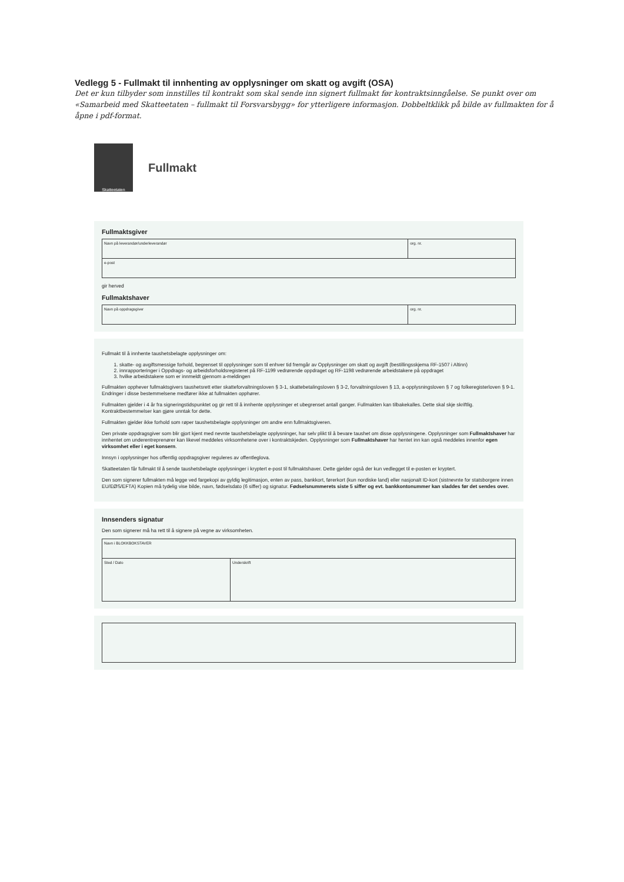Vedlegg 5 - Fullmakt til innhenting av opplysninger om skatt og avgift (OSA)
Det er kun tilbyder som innstilles til kontrakt som skal sende inn signert fullmakt før kontraktsinngåelse. Se punkt over om «Samarbeid med Skatteetaten – fullmakt til Forsvarsbygg» for ytterligere informasjon. Dobbeltklikk på bilde av fullmakten for å åpne i pdf-format.
Skatteetaten
Fullmakt
Fullmaktsgiver
| Navn på leverandør/underleverandør | org. nr. |
| e-post | |
gir herved
Fullmaktshaver
| Navn på oppdragsgiver | org. nr. |
Fullmakt til å innhente taushetsbelagte opplysninger om:
1. skatte- og avgiftsmessige forhold, begrenset til opplysninger som til enhver tid fremgår av Opplysninger om skatt og avgift (bestillingsskjema RF-1507 i Altinn)
2. innrapporteringer i Oppdrags- og arbeidsforholdsregisteret på RF-1199 vedrørende oppdraget og RF-1198 vedrørende arbeidstakere på oppdraget
3. hvilke arbeidstakere som er innmeldt gjennom a-meldingen
Fullmakten opphever fullmaktsgivers taushetsrett etter skatteforvaltningsloven § 3-1, skattebetalingsloven § 3-2, forvaltningsloven § 13, a-opplysningsloven § 7 og folkeregisterloven § 9-1. Endringer i disse bestemmelsene medfører ikke at fullmakten opphører.
Fullmakten gjelder i 4 år fra signeringstidspunktet og gir rett til å innhente opplysninger et ubegrenset antall ganger. Fullmakten kan tilbakekalles. Dette skal skje skriftlig. Kontraktbestemmelser kan gjøre unntak for dette.
Fullmakten gjelder ikke forhold som røper taushetsbelagte opplysninger om andre enn fullmaktsgiveren.
Den private oppdragsgiver som blir gjort kjent med nevnte taushetsbelagte opplysninger, har selv plikt til å bevare taushet om disse opplysningene. Opplysninger som Fullmaktshaver har innhentet om underentreprenører kan likevel meddeles virksomhetene over i kontraktskjeden. Opplysninger som Fullmaktshaver har hentet inn kan også meddeles innenfor egen virksomhet eller i eget konsern.
Innsyn i opplysninger hos offentlig oppdragsgiver reguleres av offentleglova.
Skatteetaten får fullmakt til å sende taushetsbelagte opplysninger i kryptert e-post til fullmaktshaver. Dette gjelder også der kun vedlegget til e-posten er kryptert.
Den som signerer fullmakten må legge ved fargekopi av gyldig legitimasjon, enten av pass, bankkort, førerkort (kun nordiske land) eller nasjonalt ID-kort (sistnevnte for statsborgere innen EU/EØS/EFTA) Kopien må tydelig vise bilde, navn, fødselsdato (6 siffer) og signatur. Fødselsnummerets siste 5 siffer og evt. bankkontonummer kan sladdes før det sendes over.
Innsenders signatur
Den som signerer må ha rett til å signere på vegne av virksomheten.
| Navn i BLOKKBOKSTAVER | |
| Sted / Dato | Underskrift |